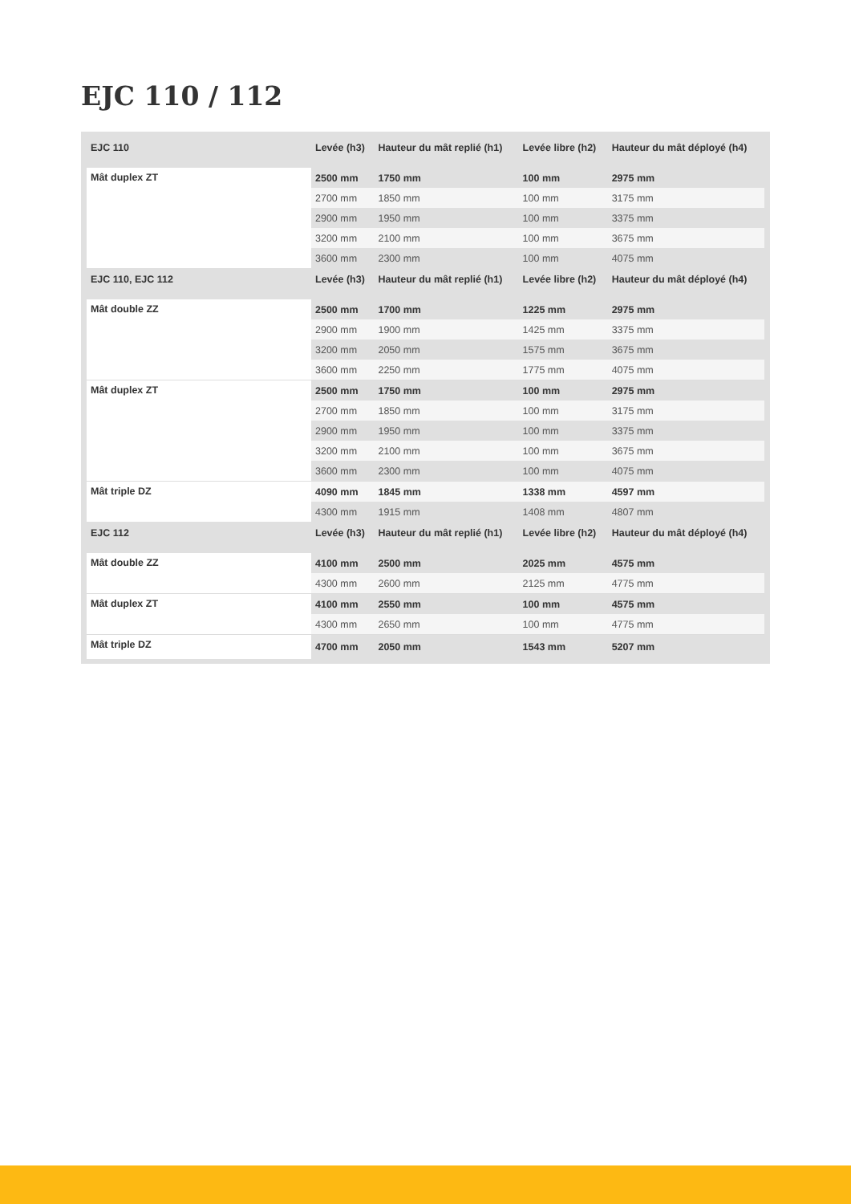EJC 110 / 112
| EJC 110 | Levée (h3) | Hauteur du mât replié (h1) | Levée libre (h2) | Hauteur du mât déployé (h4) |
| --- | --- | --- | --- | --- |
| Mât duplex ZT | 2500 mm | 1750 mm | 100 mm | 2975 mm |
| | 2700 mm | 1850 mm | 100 mm | 3175 mm |
| | 2900 mm | 1950 mm | 100 mm | 3375 mm |
| | 3200 mm | 2100 mm | 100 mm | 3675 mm |
| | 3600 mm | 2300 mm | 100 mm | 4075 mm |
| EJC 110, EJC 112 | Levée (h3) | Hauteur du mât replié (h1) | Levée libre (h2) | Hauteur du mât déployé (h4) |
| Mât double ZZ | 2500 mm | 1700 mm | 1225 mm | 2975 mm |
| | 2900 mm | 1900 mm | 1425 mm | 3375 mm |
| | 3200 mm | 2050 mm | 1575 mm | 3675 mm |
| | 3600 mm | 2250 mm | 1775 mm | 4075 mm |
| Mât duplex ZT | 2500 mm | 1750 mm | 100 mm | 2975 mm |
| | 2700 mm | 1850 mm | 100 mm | 3175 mm |
| | 2900 mm | 1950 mm | 100 mm | 3375 mm |
| | 3200 mm | 2100 mm | 100 mm | 3675 mm |
| | 3600 mm | 2300 mm | 100 mm | 4075 mm |
| Mât triple DZ | 4090 mm | 1845 mm | 1338 mm | 4597 mm |
| | 4300 mm | 1915 mm | 1408 mm | 4807 mm |
| EJC 112 | Levée (h3) | Hauteur du mât replié (h1) | Levée libre (h2) | Hauteur du mât déployé (h4) |
| Mât double ZZ | 4100 mm | 2500 mm | 2025 mm | 4575 mm |
| | 4300 mm | 2600 mm | 2125 mm | 4775 mm |
| Mât duplex ZT | 4100 mm | 2550 mm | 100 mm | 4575 mm |
| | 4300 mm | 2650 mm | 100 mm | 4775 mm |
| Mât triple DZ | 4700 mm | 2050 mm | 1543 mm | 5207 mm |